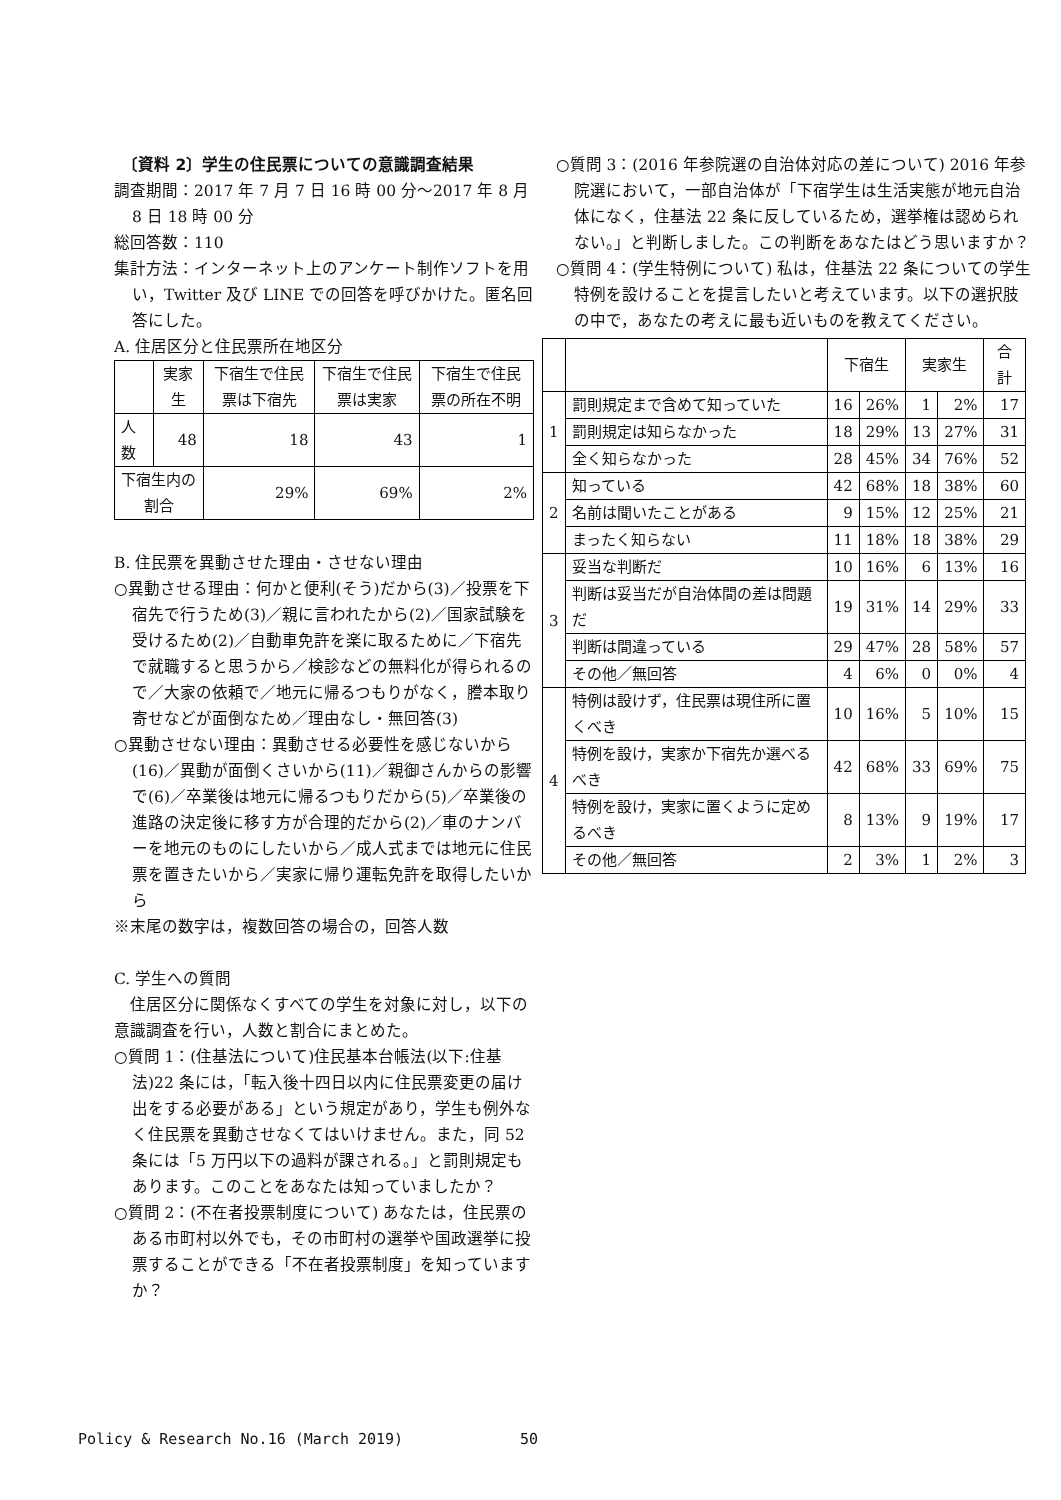〔資料 2〕学生の住民票についての意識調査結果
調査期間：2017 年 7 月 7 日 16 時 00 分～2017 年 8 月 8 日 18 時 00 分
総回答数：110
集計方法：インターネット上のアンケート制作ソフトを用い，Twitter 及び LINE での回答を呼びかけた。匿名回答にした。
A. 住居区分と住民票所在地区分
| | 実家生 | 下宿生で住民票は下宿先 | 下宿生で住民票は実家 | 下宿生で住民票の所在不明 |
| --- | --- | --- | --- | --- |
| 人数 | 48 | 18 | 43 | 1 |
| 下宿生内の割合 | | 29% | 69% | 2% |
B. 住民票を異動させた理由・させない理由
○異動させる理由：何かと便利(そう)だから(3)／投票を下宿先で行うため(3)／親に言われたから(2)／国家試験を受けるため(2)／自動車免許を楽に取るために／下宿先で就職すると思うから／検診などの無料化が得られるので／大家の依頼で／地元に帰るつもりがなく，謄本取り寄せなどが面倒なため／理由なし・無回答(3)
○異動させない理由：異動させる必要性を感じないから(16)／異動が面倒くさいから(11)／親御さんからの影響で(6)／卒業後は地元に帰るつもりだから(5)／卒業後の進路の決定後に移す方が合理的だから(2)／車のナンバーを地元のものにしたいから／成人式までは地元に住民票を置きたいから／実家に帰り運転免許を取得したいから
※末尾の数字は，複数回答の場合の，回答人数
C. 学生への質問
　住居区分に関係なくすべての学生を対象に対し，以下の意識調査を行い，人数と割合にまとめた。
○質問 1：(住基法について)住民基本台帳法(以下:住基法)22 条には，「転入後十四日以内に住民票変更の届け出をする必要がある」という規定があり，学生も例外なく住民票を異動させなくてはいけません。また，同 52 条には「5 万円以下の過料が課される。」と罰則規定もあります。このことをあなたは知っていましたか？
○質問 2：(不在者投票制度について) あなたは，住民票のある市町村以外でも，その市町村の選挙や国政選挙に投票することができる「不在者投票制度」を知っていますか？
○質問 3：(2016 年参院選の自治体対応の差について) 2016 年参院選において，一部自治体が「下宿学生は生活実態が地元自治体になく，住基法 22 条に反しているため，選挙権は認められない。」と判断しました。この判断をあなたはどう思いますか？
○質問 4：(学生特例について) 私は，住基法 22 条についての学生特例を設けることを提言したいと考えています。以下の選択肢の中で，あなたの考えに最も近いものを教えてください。
| | | 下宿生 | | 実家生 | | 合計 |
| --- | --- | --- | --- | --- | --- | --- |
| 1 | 罰則規定まで含めて知っていた | 16 | 26% | 1 | 2% | 17 |
| | 罰則規定は知らなかった | 18 | 29% | 13 | 27% | 31 |
| | 全く知らなかった | 28 | 45% | 34 | 76% | 52 |
| 2 | 知っている | 42 | 68% | 18 | 38% | 60 |
| | 名前は聞いたことがある | 9 | 15% | 12 | 25% | 21 |
| | まったく知らない | 11 | 18% | 18 | 38% | 29 |
| 3 | 妥当な判断だ | 10 | 16% | 6 | 13% | 16 |
| | 判断は妥当だが自治体間の差は問題だ | 19 | 31% | 14 | 29% | 33 |
| | 判断は間違っている | 29 | 47% | 28 | 58% | 57 |
| | その他／無回答 | 4 | 6% | 0 | 0% | 4 |
| 4 | 特例は設けず，住民票は現住所に置くべき | 10 | 16% | 5 | 10% | 15 |
| | 特例を設け，実家か下宿先か選べるべき | 42 | 68% | 33 | 69% | 75 |
| | 特例を設け，実家に置くように定めるべき | 8 | 13% | 9 | 19% | 17 |
| | その他／無回答 | 2 | 3% | 1 | 2% | 3 |
Policy & Research No.16 (March 2019)
50